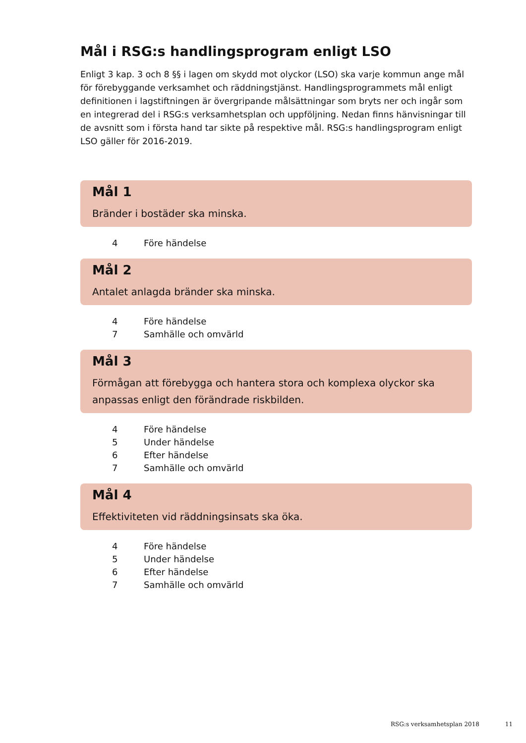Mål i RSG:s handlingsprogram enligt LSO
Enligt 3 kap. 3 och 8 §§ i lagen om skydd mot olyckor (LSO) ska varje kommun ange mål för förebyggande verksamhet och räddningstjänst. Handlingsprogrammets mål enligt definitionen i lagstiftningen är övergripande målsättningar som bryts ner och ingår som en integrerad del i RSG:s verksamhetsplan och uppföljning. Nedan finns hänvisningar till de avsnitt som i första hand tar sikte på respektive mål. RSG:s handlingsprogram enligt LSO gäller för 2016-2019.
Mål 1
Bränder i bostäder ska minska.
4 Före händelse
Mål 2
Antalet anlagda bränder ska minska.
4 Före händelse
7 Samhälle och omvärld
Mål 3
Förmågan att förebygga och hantera stora och komplexa olyckor ska anpassas enligt den förändrade riskbilden.
4 Före händelse
5 Under händelse
6 Efter händelse
7 Samhälle och omvärld
Mål 4
Effektiviteten vid räddningsinsats ska öka.
4 Före händelse
5 Under händelse
6 Efter händelse
7 Samhälle och omvärld
RSG:s verksamhetsplan 2018 11